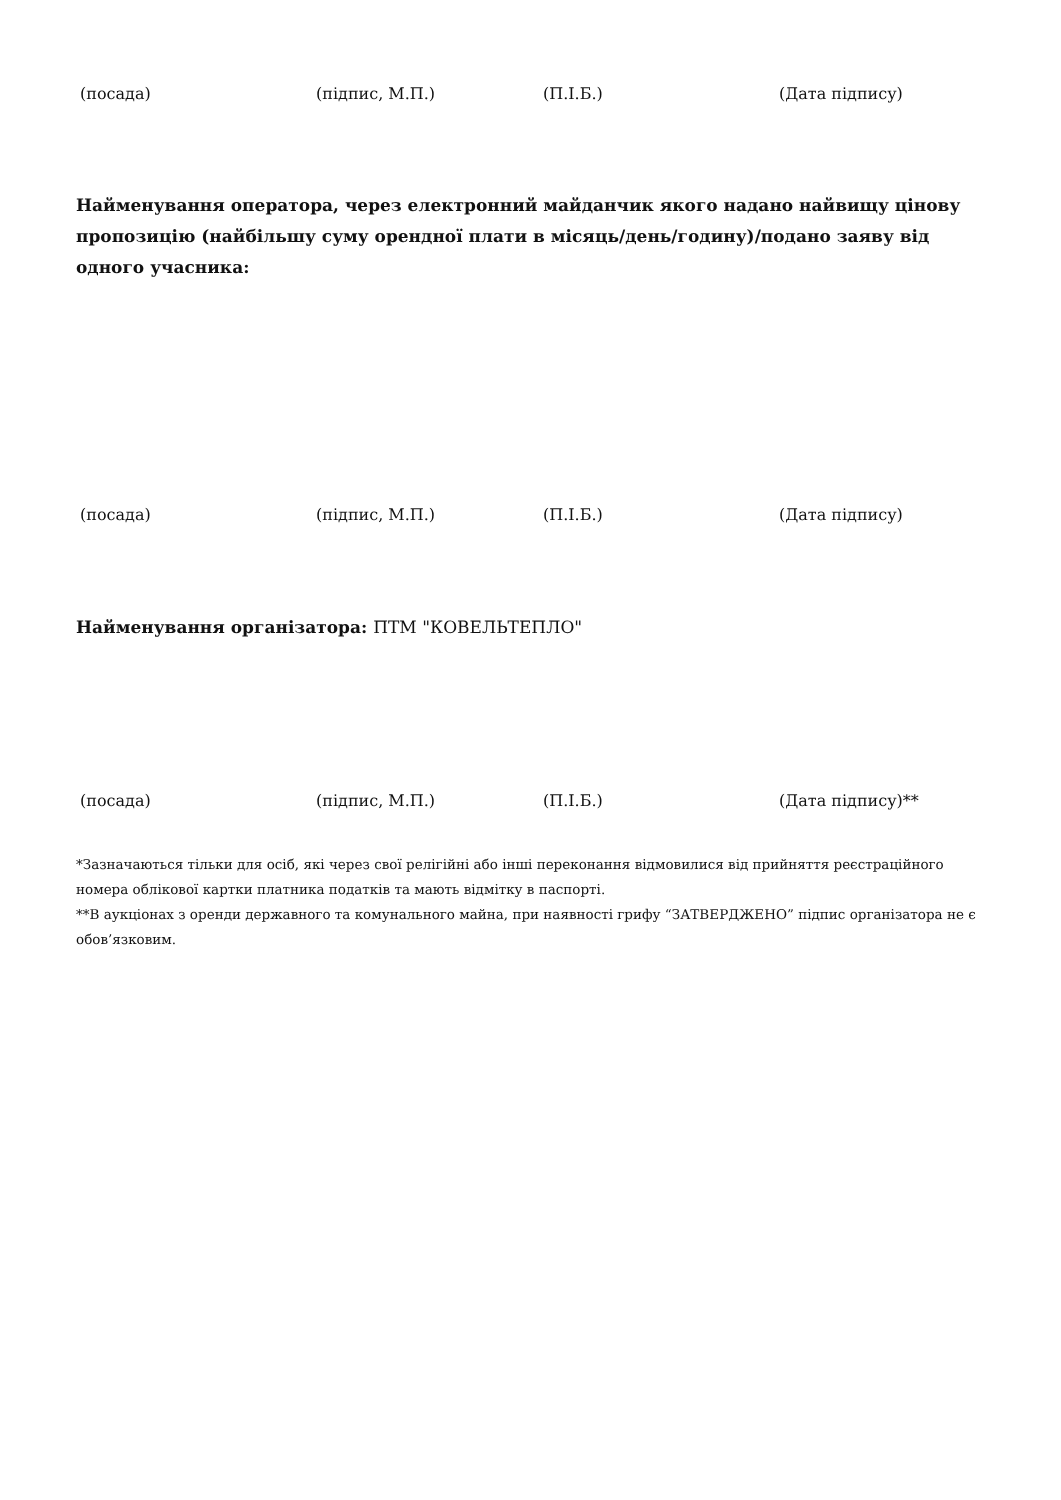(посада) (підпис, М.П.) (П.І.Б.) (Дата підпису)
Найменування оператора, через електронний майданчик якого надано найвищу цінову пропозицію (найбільшу суму орендної плати в місяць/день/годину)/подано заяву від одного учасника:
(посада) (підпис, М.П.) (П.І.Б.) (Дата підпису)
Найменування організатора: ПТМ "КОВЕЛЬТЕПЛО"
(посада) (підпис, М.П.) (П.І.Б.) (Дата підпису)**
*Зазначаються тільки для осіб, які через свої релігійні або інші переконання відмовилися від прийняття реєстраційного номера облікової картки платника податків та мають відмітку в паспорті.
**В аукціонах з оренди державного та комунального майна, при наявності грифу “ЗАТВЕРДЖЕНО” підпис організатора не є обов’язковим.